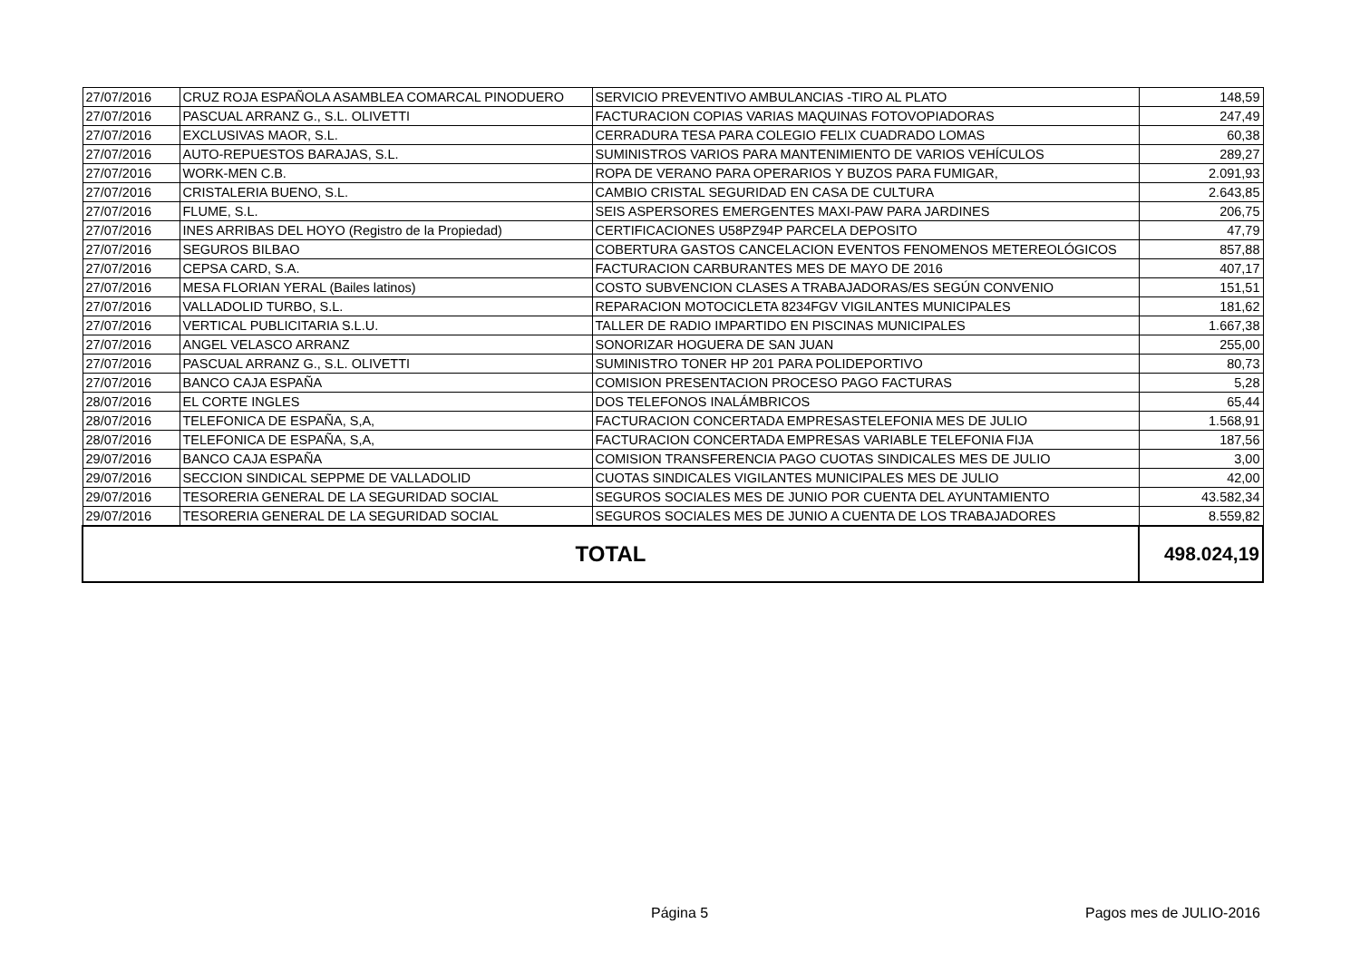| 27/07/2016 | CRUZ ROJA ESPAÑOLA ASAMBLEA COMARCAL PINODUERO | SERVICIO PREVENTIVO AMBULANCIAS -TIRO AL PLATO | 148,59 |
| 27/07/2016 | PASCUAL ARRANZ G., S.L. OLIVETTI | FACTURACION COPIAS VARIAS MAQUINAS FOTOVOPIADORAS | 247,49 |
| 27/07/2016 | EXCLUSIVAS MAOR, S.L. | CERRADURA TESA PARA COLEGIO FELIX CUADRADO LOMAS | 60,38 |
| 27/07/2016 | AUTO-REPUESTOS BARAJAS, S.L. | SUMINISTROS VARIOS PARA MANTENIMIENTO DE VARIOS VEHÍCULOS | 289,27 |
| 27/07/2016 | WORK-MEN C.B. | ROPA DE VERANO PARA OPERARIOS Y BUZOS PARA FUMIGAR, | 2.091,93 |
| 27/07/2016 | CRISTALERIA BUENO, S.L. | CAMBIO CRISTAL SEGURIDAD EN CASA DE CULTURA | 2.643,85 |
| 27/07/2016 | FLUME, S.L. | SEIS ASPERSORES EMERGENTES MAXI-PAW PARA JARDINES | 206,75 |
| 27/07/2016 | INES ARRIBAS DEL HOYO (Registro de la Propiedad) | CERTIFICACIONES U58PZ94P PARCELA DEPOSITO | 47,79 |
| 27/07/2016 | SEGUROS BILBAO | COBERTURA GASTOS CANCELACION EVENTOS FENOMENOS METEREOLÓGICOS | 857,88 |
| 27/07/2016 | CEPSA CARD, S.A. | FACTURACION CARBURANTES MES DE MAYO DE 2016 | 407,17 |
| 27/07/2016 | MESA FLORIAN YERAL (Bailes latinos) | COSTO SUBVENCION CLASES A TRABAJADORAS/ES SEGÚN CONVENIO | 151,51 |
| 27/07/2016 | VALLADOLID TURBO, S.L. | REPARACION MOTOCICLETA 8234FGV VIGILANTES MUNICIPALES | 181,62 |
| 27/07/2016 | VERTICAL PUBLICITARIA S.L.U. | TALLER DE RADIO IMPARTIDO EN PISCINAS MUNICIPALES | 1.667,38 |
| 27/07/2016 | ANGEL VELASCO ARRANZ | SONORIZAR HOGUERA DE SAN JUAN | 255,00 |
| 27/07/2016 | PASCUAL ARRANZ G., S.L. OLIVETTI | SUMINISTRO TONER HP 201 PARA POLIDEPORTIVO | 80,73 |
| 27/07/2016 | BANCO CAJA ESPAÑA | COMISION PRESENTACION PROCESO PAGO FACTURAS | 5,28 |
| 28/07/2016 | EL CORTE INGLES | DOS TELEFONOS INALÁMBRICOS | 65,44 |
| 28/07/2016 | TELEFONICA DE ESPAÑA, S,A, | FACTURACION CONCERTADA EMPRESASTELEFONIA MES DE JULIO | 1.568,91 |
| 28/07/2016 | TELEFONICA DE ESPAÑA, S,A, | FACTURACION CONCERTADA EMPRESAS VARIABLE TELEFONIA FIJA | 187,56 |
| 29/07/2016 | BANCO CAJA ESPAÑA | COMISION TRANSFERENCIA PAGO CUOTAS SINDICALES MES DE JULIO | 3,00 |
| 29/07/2016 | SECCION SINDICAL SEPPME DE VALLADOLID | CUOTAS SINDICALES VIGILANTES MUNICIPALES MES DE JULIO | 42,00 |
| 29/07/2016 | TESORERIA GENERAL DE LA SEGURIDAD SOCIAL | SEGUROS SOCIALES MES DE JUNIO POR CUENTA DEL AYUNTAMIENTO | 43.582,34 |
| 29/07/2016 | TESORERIA GENERAL DE LA SEGURIDAD SOCIAL | SEGUROS SOCIALES MES DE JUNIO A CUENTA DE LOS TRABAJADORES | 8.559,82 |
| TOTAL | | | 498.024,19 |
Página 5 Pagos mes de JULIO-2016